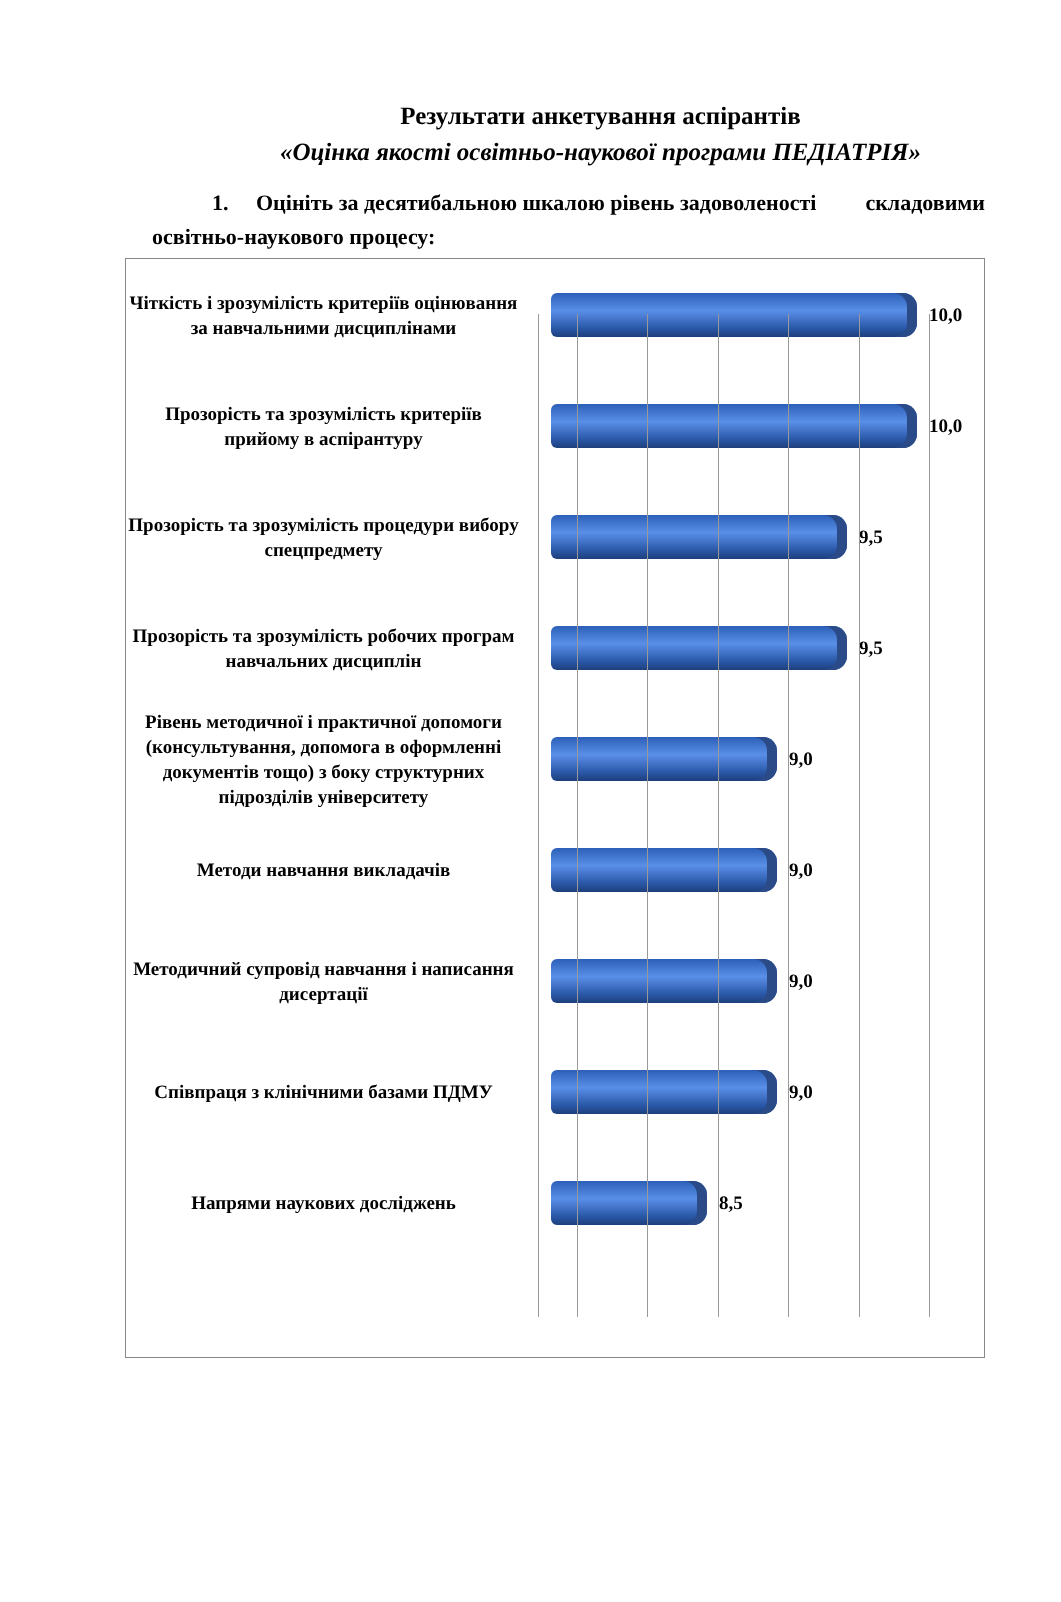Результати анкетування аспірантів
«Оцінка якості освітньо-наукової програми ПЕДІАТРІЯ»
1. Оцініть за десятибальною шкалою рівень задоволеності складовими освітньо-наукового процесу:
Чіткість і зрозумілість критеріїв оцінювання за навчальними дисциплінами
10,0
Прозорість та зрозумілість критеріїв прийому в аспірантуру
10,0
Прозорість та зрозумілість процедури вибору спецпредмету
9,5
Прозорість та зрозумілість робочих програм навчальних дисциплін
9,5
Рівень методичної і практичної допомоги (консультування, допомога в оформленні документів тощо) з боку структурних підрозділів університету
9,0
Методи навчання викладачів
9,0
Методичний супровід навчання і написання дисертації
9,0
Співпраця з клінічними базами ПДМУ
9,0
Напрями наукових досліджень
8,5